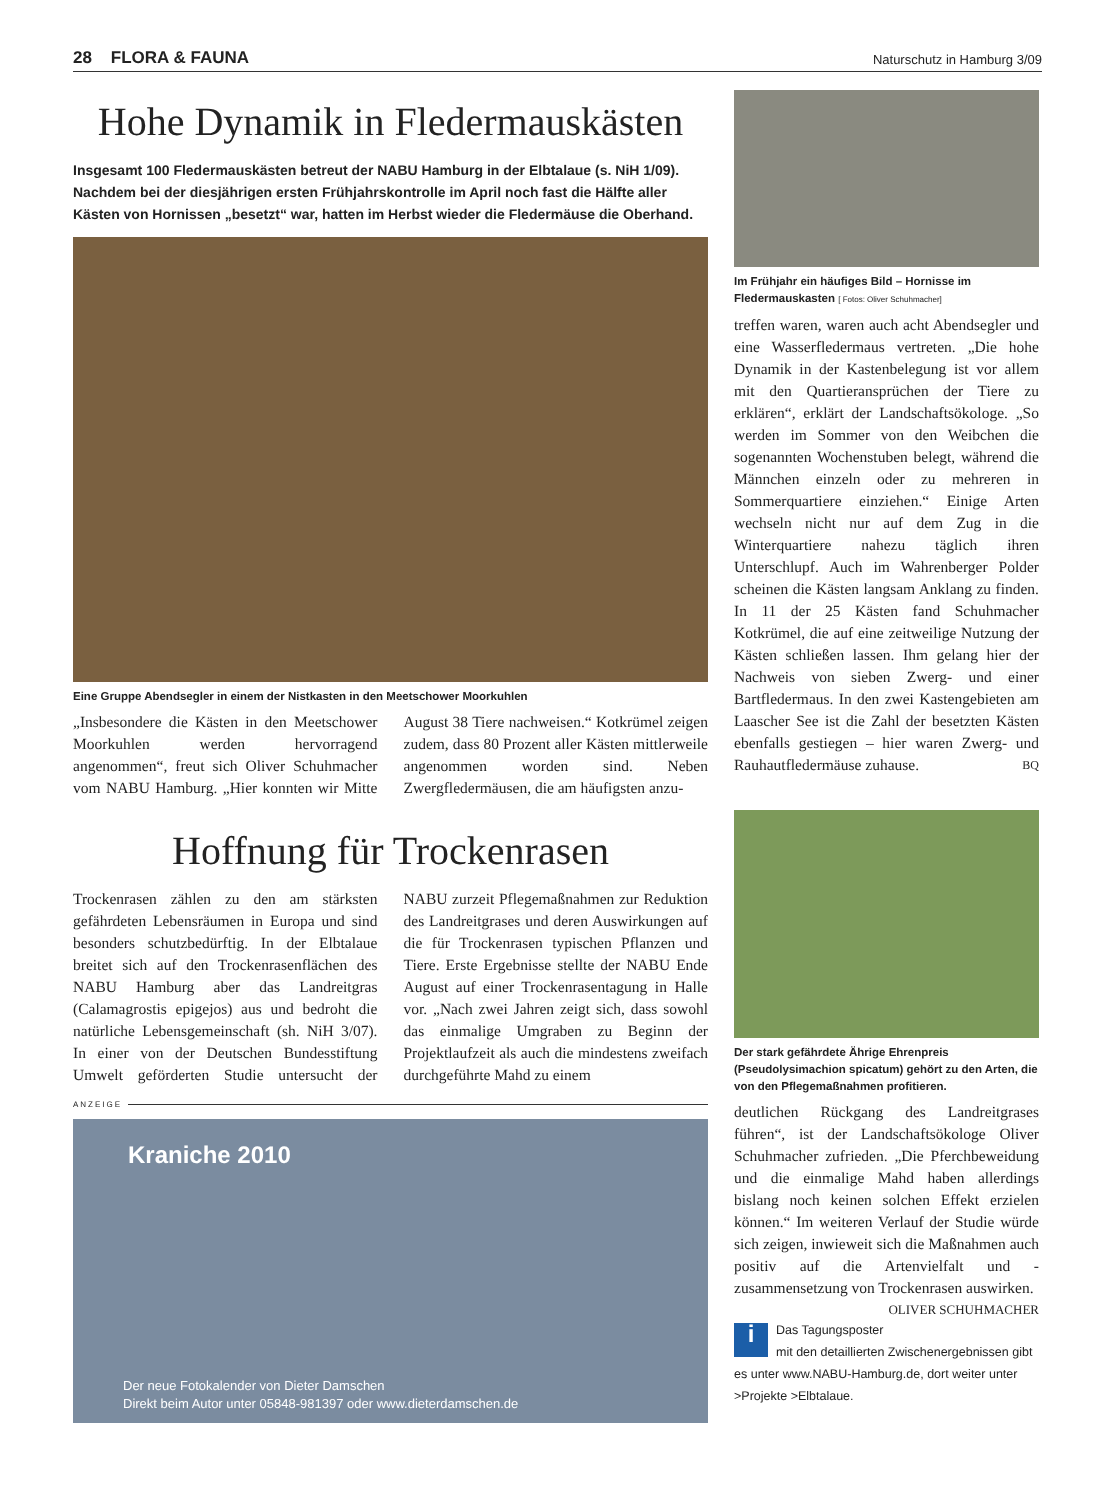28 FLORA & FAUNA Naturschutz in Hamburg 3/09
Hohe Dynamik in Fledermauskästen
Insgesamt 100 Fledermauskästen betreut der NABU Hamburg in der Elbtalaue (s. NiH 1/09). Nachdem bei der diesjährigen ersten Frühjahrskontrolle im April noch fast die Hälfte aller Kästen von Hornissen „besetzt“ war, hatten im Herbst wieder die Fledermäuse die Oberhand.
Eine Gruppe Abendsegler in einem der Nistkasten in den Meetschower Moorkuhlen
„Insbesondere die Kästen in den Meetschower Moorkuhlen werden hervorragend angenommen“, freut sich Oliver Schuhmacher vom NABU Hamburg. „Hier konnten wir Mitte August 38 Tiere nachweisen.“ Kotkrümel zeigen zudem, dass 80 Prozent aller Kästen mittlerweile angenommen worden sind. Neben Zwergfledermäusen, die am häufigsten anzu-
Hoffnung für Trockenrasen
Trockenrasen zählen zu den am stärksten gefährdeten Lebensräumen in Europa und sind besonders schutzbedürftig. In der Elbtalaue breitet sich auf den Trockenrasenflächen des NABU Hamburg aber das Landreitgras (Calamagrostis epigejos) aus und bedroht die natürliche Lebensgemeinschaft (sh. NiH 3/07). In einer von der Deutschen Bundesstiftung Umwelt geförderten Studie untersucht der NABU zurzeit Pflegemaßnahmen zur Reduktion des Landreitgrases und deren Auswirkungen auf die für Trockenrasen typischen Pflanzen und Tiere. Erste Ergebnisse stellte der NABU Ende August auf einer Trockenrasentagung in Halle vor. „Nach zwei Jahren zeigt sich, dass sowohl das einmalige Umgraben zu Beginn der Projektlaufzeit als auch die mindestens zweifach durchgeführte Mahd zu einem
ANZEIGE
Kraniche 2010
Der neue Fotokalender von Dieter Damschen
Direkt beim Autor unter 05848-981397 oder www.dieterdamschen.de
Im Frühjahr ein häufiges Bild – Hornisse im Fledermauskasten [ Fotos: Oliver Schuhmacher]
treffen waren, waren auch acht Abendsegler und eine Wasserfledermaus vertreten. „Die hohe Dynamik in der Kastenbelegung ist vor allem mit den Quartieransprüchen der Tiere zu erklären“, erklärt der Landschaftsökologe. „So werden im Sommer von den Weibchen die sogenannten Wochenstuben belegt, während die Männchen einzeln oder zu mehreren in Sommerquartiere einziehen.“ Einige Arten wechseln nicht nur auf dem Zug in die Winterquartiere nahezu täglich ihren Unterschlupf. Auch im Wahrenberger Polder scheinen die Kästen langsam Anklang zu finden. In 11 der 25 Kästen fand Schuhmacher Kotkrümel, die auf eine zeitweilige Nutzung der Kästen schließen lassen. Ihm gelang hier der Nachweis von sieben Zwerg- und einer Bartfledermaus. In den zwei Kastengebieten am Laascher See ist die Zahl der besetzten Kästen ebenfalls gestiegen – hier waren Zwerg- und Rauhautfledermäuse zuhause. BQ
Der stark gefährdete Ährige Ehrenpreis (Pseudolysimachion spicatum) gehört zu den Arten, die von den Pflegemaßnahmen profitieren.
deutlichen Rückgang des Landreitgrases führen“, ist der Landschaftsökologe Oliver Schuhmacher zufrieden. „Die Pferchbeweidung und die einmalige Mahd haben allerdings bislang noch keinen solchen Effekt erzielen können.“ Im weiteren Verlauf der Studie würde sich zeigen, inwieweit sich die Maßnahmen auch positiv auf die Artenvielfalt und -zusammensetzung von Trockenrasen auswirken. OLIVER SCHUHMACHER
i Das Tagungsposter mit den detaillierten Zwischenergebnissen gibt es unter www.NABU-Hamburg.de, dort weiter unter >Projekte >Elbtalaue.